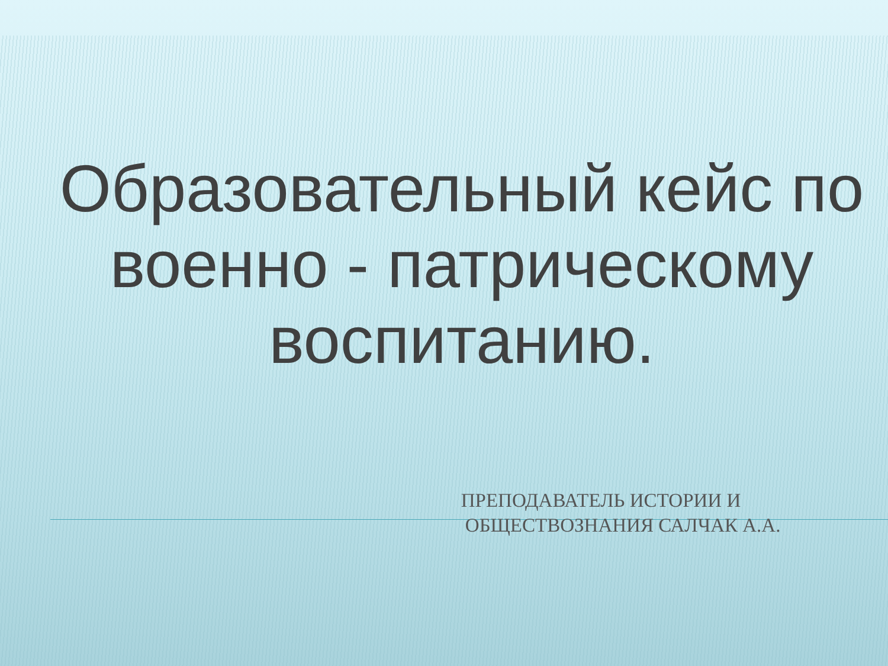Образовательный кейс по военно - патрическому воспитанию.
ПРЕПОДАВАТЕЛЬ ИСТОРИИ И
ОБЩЕСТВОЗНАНИЯ САЛЧАК А.А.